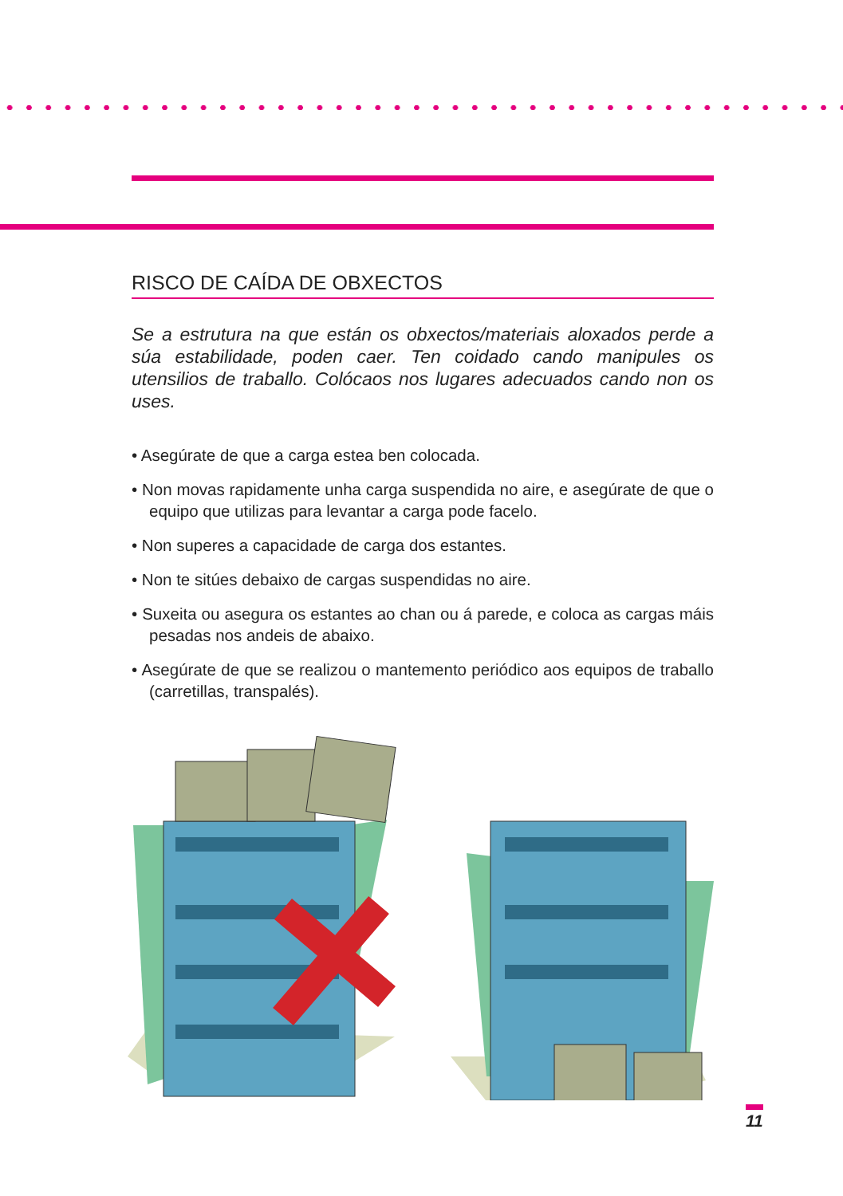RISCO DE CAÍDA DE OBXECTOS
Se a estrutura na que están os obxectos/materiais aloxados perde a súa estabilidade, poden caer. Ten coidado cando manipules os utensilios de traballo. Colócaos nos lugares adecuados cando non os uses.
• Asegúrate de que a carga estea ben colocada.
• Non movas rapidamente unha carga suspendida no aire, e asegúrate de que o equipo que utilizas para levantar a carga pode facelo.
• Non superes a capacidade de carga dos estantes.
• Non te sitúes debaixo de cargas suspendidas no aire.
• Suxeita ou asegura os estantes ao chan ou á parede, e coloca as cargas máis pesadas nos andeis de abaixo.
• Asegúrate de que se realizou o mantemento periódico aos equipos de traballo (carretillas, transpalés).
11